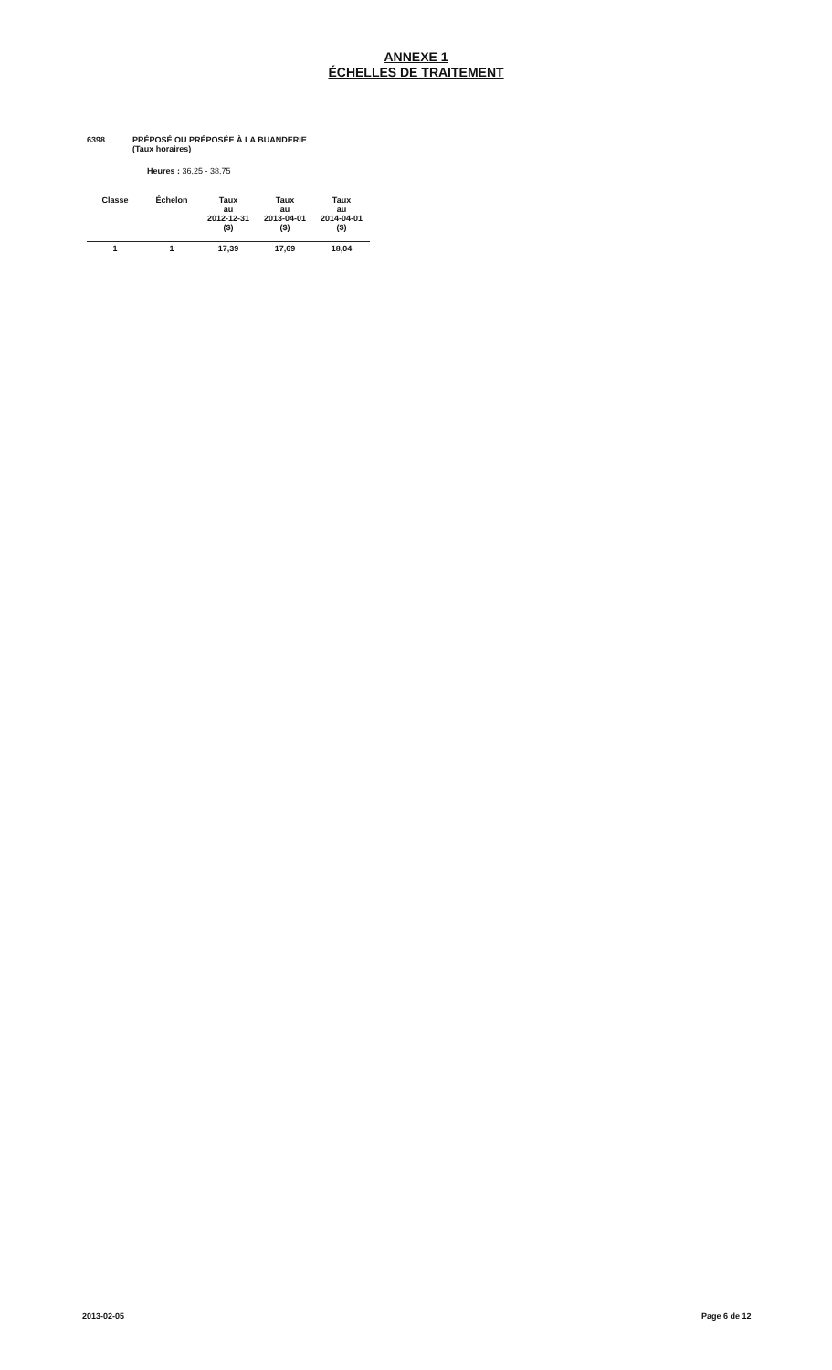ANNEXE 1
ÉCHELLES DE TRAITEMENT
6398 PRÉPOSÉ OU PRÉPOSÉE À LA BUANDERIE
(Taux horaires)
Heures : 36,25 - 38,75
| Classe | Échelon | Taux au 2012-12-31 ($) | Taux au 2013-04-01 ($) | Taux au 2014-04-01 ($) |
| --- | --- | --- | --- | --- |
| 1 | 1 | 17,39 | 17,69 | 18,04 |
2013-02-05 Page 6 de 12